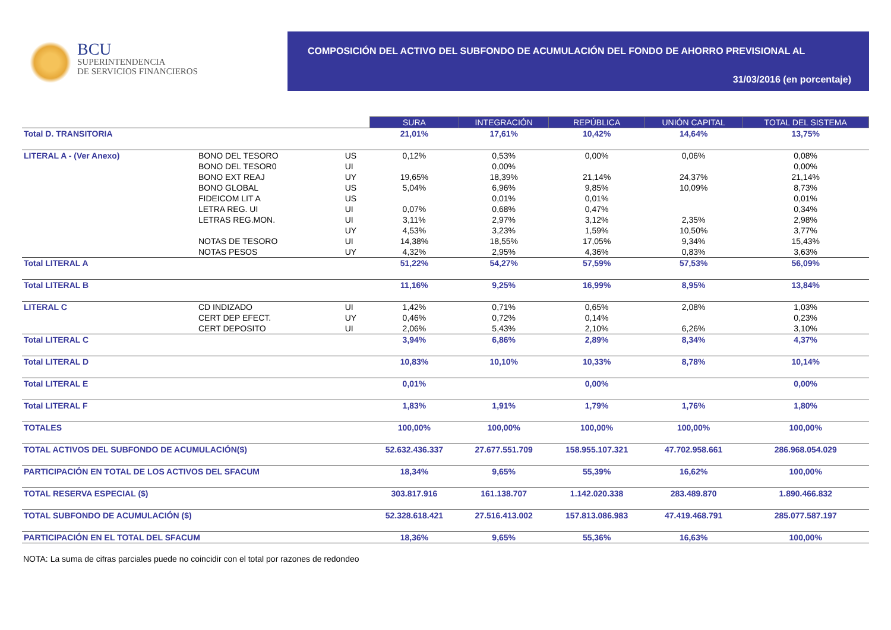BCU
SUPERINTENDENCIA
DE SERVICIOS FINANCIEROS
COMPOSICIÓN DEL ACTIVO DEL SUBFONDO DE ACUMULACIÓN DEL FONDO DE AHORRO PREVISIONAL AL
31/03/2016 (en porcentaje)
| | | | SURA | INTEGRACIÓN | REPÚBLICA | UNIÓN CAPITAL | TOTAL DEL SISTEMA |
| Total D. TRANSITORIA | | | 21,01% | 17,61% | 10,42% | 14,64% | 13,75% |
| LITERAL A - (Ver Anexo) | BONO DEL TESORO | US | 0,12% | 0,53% | 0,00% | 0,06% | 0,08% |
| | BONO DEL TESOR0 | UI | | 0,00% | | | 0,00% |
| | BONO EXT REAJ | UY | 19,65% | 18,39% | 21,14% | 24,37% | 21,14% |
| | BONO GLOBAL | US | 5,04% | 6,96% | 9,85% | 10,09% | 8,73% |
| | FIDEICOM LIT A | US | | 0,01% | 0,01% | | 0,01% |
| | LETRA REG. UI | UI | 0,07% | 0,68% | 0,47% | | 0,34% |
| | LETRAS REG.MON. | UI | 3,11% | 2,97% | 3,12% | 2,35% | 2,98% |
| | | UY | 4,53% | 3,23% | 1,59% | 10,50% | 3,77% |
| | NOTAS DE TESORO | UI | 14,38% | 18,55% | 17,05% | 9,34% | 15,43% |
| | NOTAS PESOS | UY | 4,32% | 2,95% | 4,36% | 0,83% | 3,63% |
| Total LITERAL A | | | 51,22% | 54,27% | 57,59% | 57,53% | 56,09% |
| Total LITERAL B | | | 11,16% | 9,25% | 16,99% | 8,95% | 13,84% |
| LITERAL C | CD INDIZADO | UI | 1,42% | 0,71% | 0,65% | 2,08% | 1,03% |
| | CERT DEP EFECT. | UY | 0,46% | 0,72% | 0,14% | | 0,23% |
| | CERT DEPOSITO | UI | 2,06% | 5,43% | 2,10% | 6,26% | 3,10% |
| Total LITERAL C | | | 3,94% | 6,86% | 2,89% | 8,34% | 4,37% |
| Total LITERAL D | | | 10,83% | 10,10% | 10,33% | 8,78% | 10,14% |
| Total LITERAL E | | | 0,01% | | 0,00% | | 0,00% |
| Total LITERAL F | | | 1,83% | 1,91% | 1,79% | 1,76% | 1,80% |
| TOTALES | | | 100,00% | 100,00% | 100,00% | 100,00% | 100,00% |
| TOTAL ACTIVOS DEL SUBFONDO DE ACUMULACIÓN($) | | | 52.632.436.337 | 27.677.551.709 | 158.955.107.321 | 47.702.958.661 | 286.968.054.029 |
| PARTICIPACIÓN EN TOTAL DE LOS ACTIVOS DEL SFACUM | | | 18,34% | 9,65% | 55,39% | 16,62% | 100,00% |
| TOTAL RESERVA ESPECIAL ($) | | | 303.817.916 | 161.138.707 | 1.142.020.338 | 283.489.870 | 1.890.466.832 |
| TOTAL SUBFONDO DE ACUMULACIÓN ($) | | | 52.328.618.421 | 27.516.413.002 | 157.813.086.983 | 47.419.468.791 | 285.077.587.197 |
| PARTICIPACIÓN EN EL TOTAL DEL SFACUM | | | 18,36% | 9,65% | 55,36% | 16,63% | 100,00% |
NOTA: La suma de cifras parciales puede no coincidir con el total por razones de redondeo